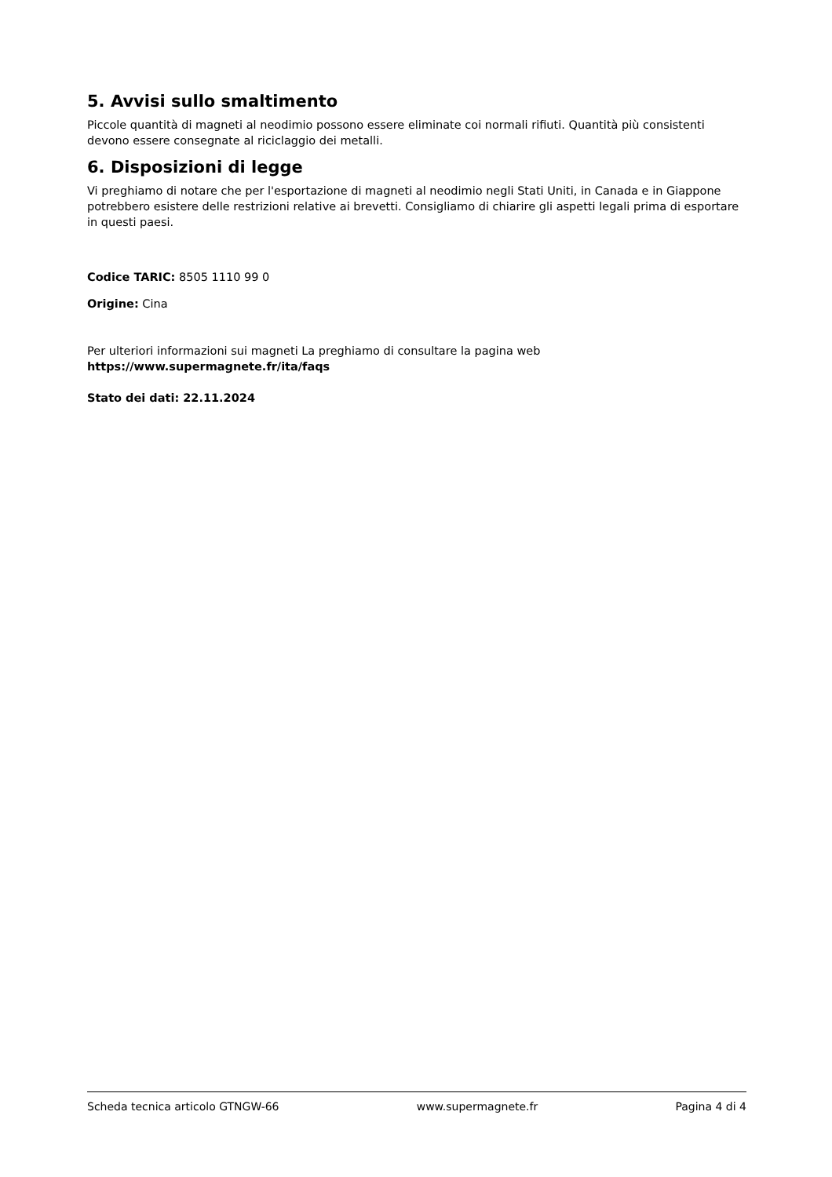5. Avvisi sullo smaltimento
Piccole quantità di magneti al neodimio possono essere eliminate coi normali rifiuti. Quantità più consistenti devono essere consegnate al riciclaggio dei metalli.
6. Disposizioni di legge
Vi preghiamo di notare che per l'esportazione di magneti al neodimio negli Stati Uniti, in Canada e in Giappone potrebbero esistere delle restrizioni relative ai brevetti. Consigliamo di chiarire gli aspetti legali prima di esportare in questi paesi.
Codice TARIC: 8505 1110 99 0
Origine: Cina
Per ulteriori informazioni sui magneti La preghiamo di consultare la pagina web
https://www.supermagnete.fr/ita/faqs
Stato dei dati: 22.11.2024
Scheda tecnica articolo GTNGW-66 www.supermagnete.fr Pagina 4 di 4